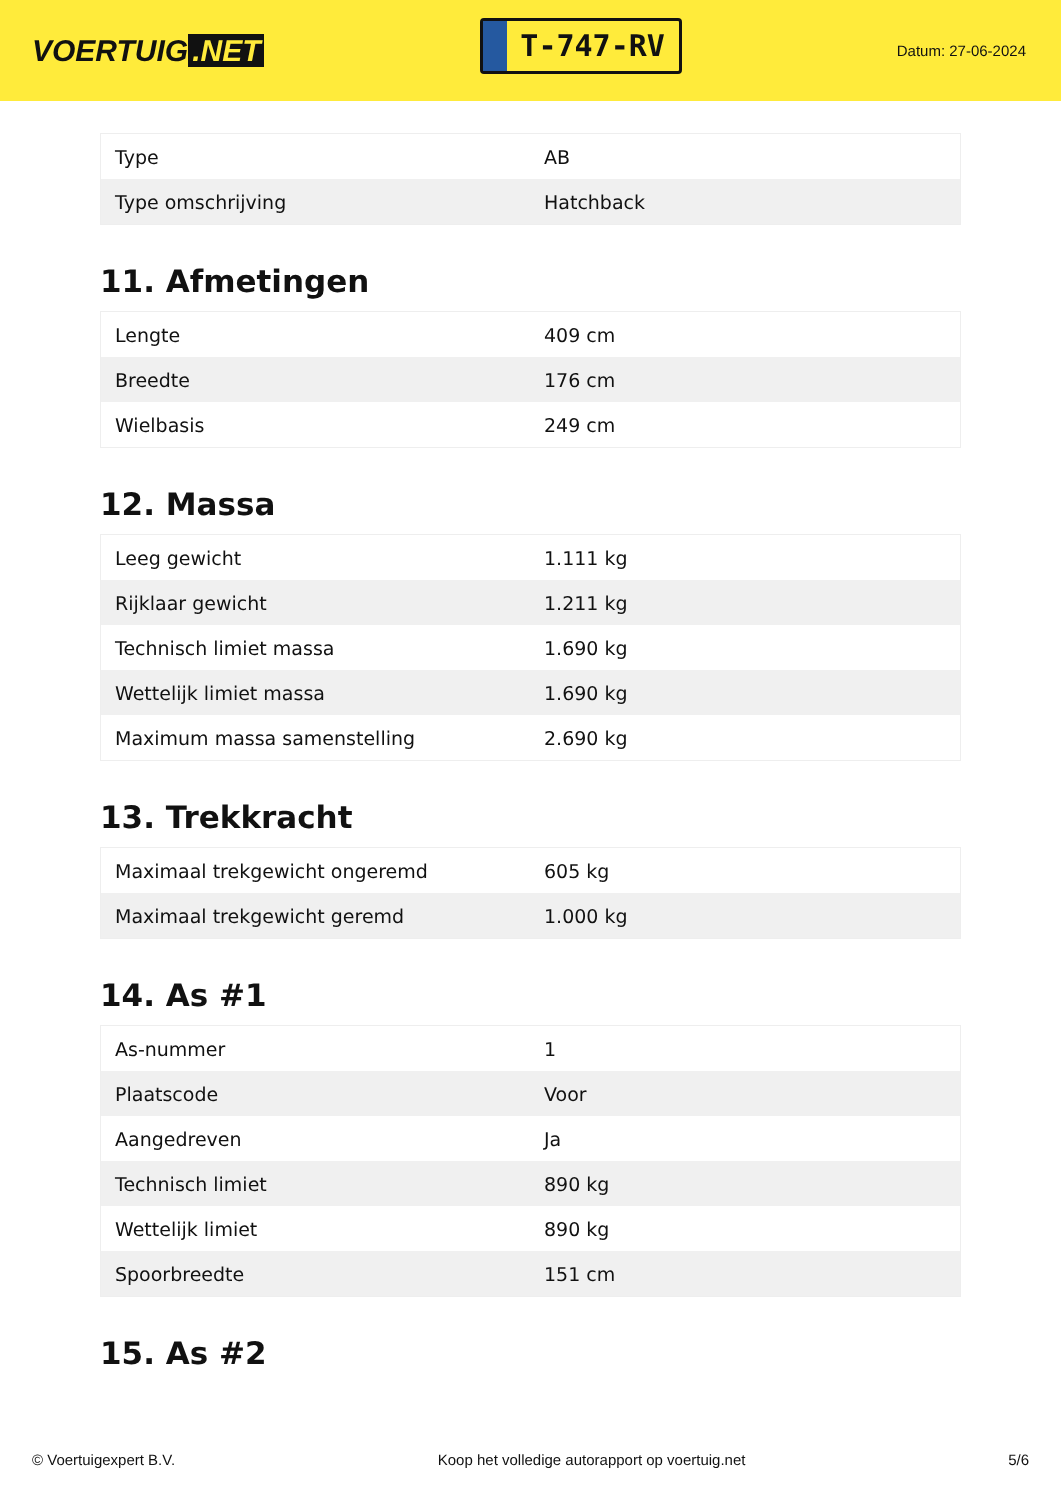VOERTUIG.NET
T-747-RV
Datum: 27-06-2024
| Type | AB |
| Type omschrijving | Hatchback |
11. Afmetingen
| Lengte | 409 cm |
| Breedte | 176 cm |
| Wielbasis | 249 cm |
12. Massa
| Leeg gewicht | 1.111 kg |
| Rijklaar gewicht | 1.211 kg |
| Technisch limiet massa | 1.690 kg |
| Wettelijk limiet massa | 1.690 kg |
| Maximum massa samenstelling | 2.690 kg |
13. Trekkracht
| Maximaal trekgewicht ongeremd | 605 kg |
| Maximaal trekgewicht geremd | 1.000 kg |
14. As #1
| As-nummer | 1 |
| Plaatscode | Voor |
| Aangedreven | Ja |
| Technisch limiet | 890 kg |
| Wettelijk limiet | 890 kg |
| Spoorbreedte | 151 cm |
15. As #2
© Voertuigexpert B.V. Koop het volledige autorapport op voertuig.net 5/6